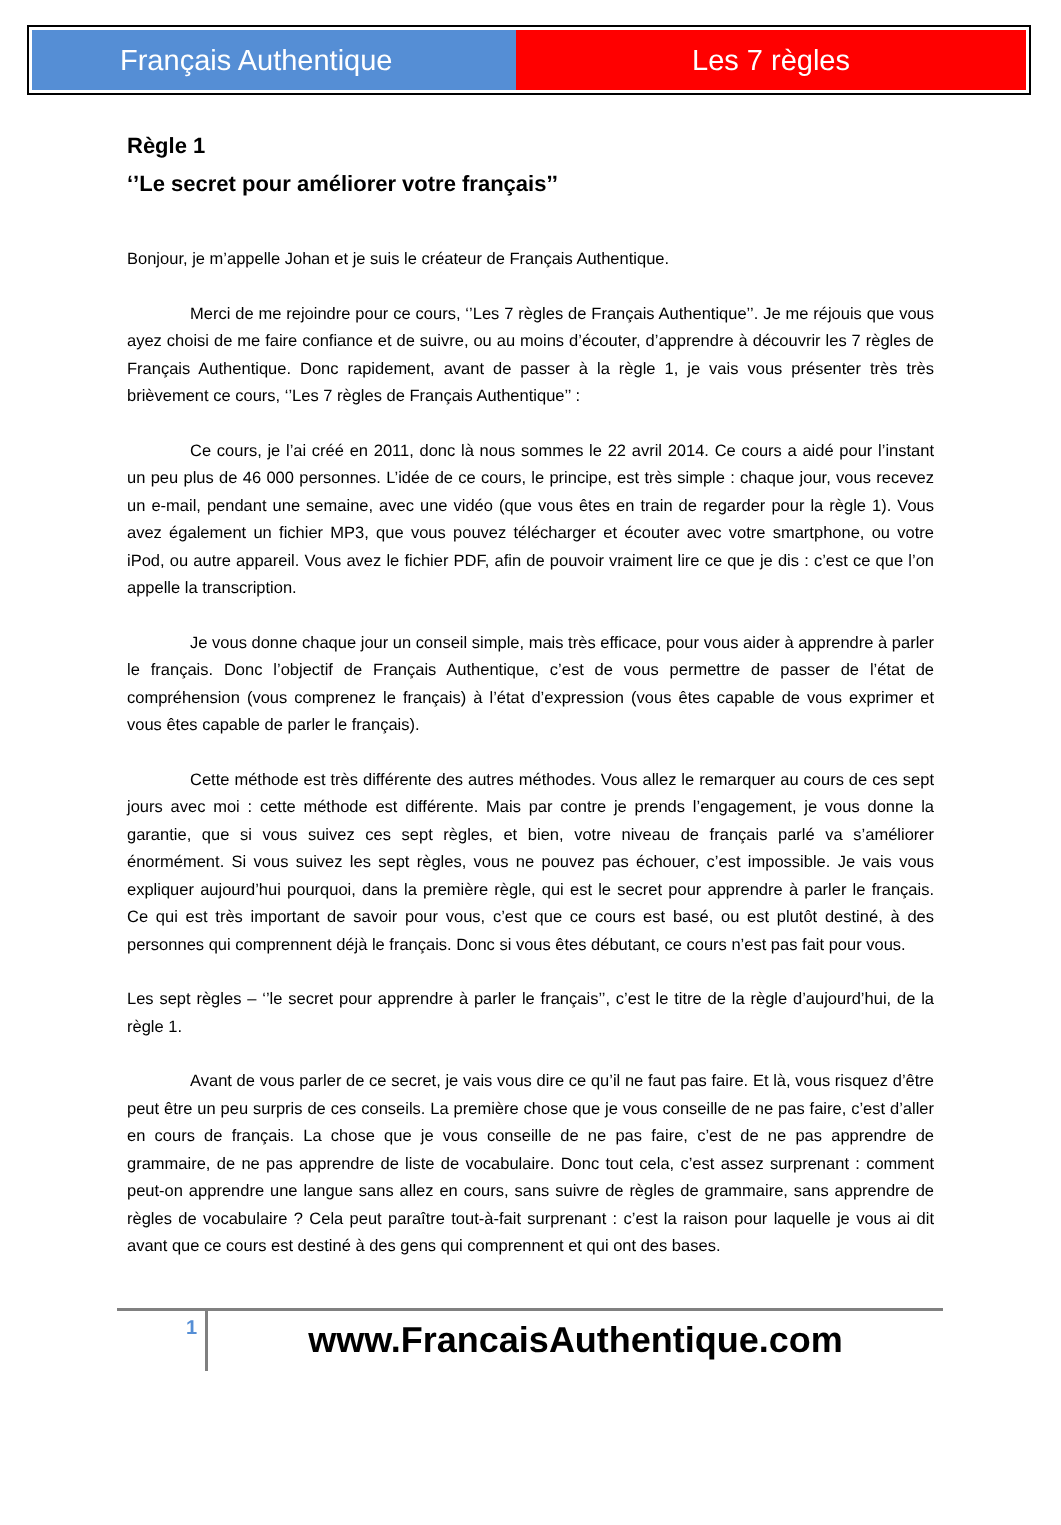Français Authentique Les 7 règles
Règle 1
‘’Le secret pour améliorer votre français’’
Bonjour, je m’appelle Johan et je suis le créateur de Français Authentique.
Merci de me rejoindre pour ce cours, ‘’Les 7 règles de Français Authentique’’. Je me réjouis que vous ayez choisi de me faire confiance et de suivre, ou au moins d’écouter, d’apprendre à découvrir les 7 règles de Français Authentique. Donc rapidement, avant de passer à la règle 1, je vais vous présenter très très brièvement ce cours, ‘’Les 7 règles de Français Authentique’’ :
Ce cours, je l’ai créé en 2011, donc là nous sommes le 22 avril 2014. Ce cours a aidé pour l’instant un peu plus de 46 000 personnes. L’idée de ce cours, le principe, est très simple : chaque jour, vous recevez un e-mail, pendant une semaine, avec une vidéo (que vous êtes en train de regarder pour la règle 1). Vous avez également un fichier MP3, que vous pouvez télécharger et écouter avec votre smartphone, ou votre iPod, ou autre appareil. Vous avez le fichier PDF, afin de pouvoir vraiment lire ce que je dis : c’est ce que l’on appelle la transcription.
Je vous donne chaque jour un conseil simple, mais très efficace, pour vous aider à apprendre à parler le français. Donc l’objectif de Français Authentique, c’est de vous permettre de passer de l’état de compréhension (vous comprenez le français) à l’état d’expression (vous êtes capable de vous exprimer et vous êtes capable de parler le français).
Cette méthode est très différente des autres méthodes. Vous allez le remarquer au cours de ces sept jours avec moi : cette méthode est différente. Mais par contre je prends l’engagement, je vous donne la garantie, que si vous suivez ces sept règles, et bien, votre niveau de français parlé va s’améliorer énormément. Si vous suivez les sept règles, vous ne pouvez pas échouer, c’est impossible. Je vais vous expliquer aujourd’hui pourquoi, dans la première règle, qui est le secret pour apprendre à parler le français. Ce qui est très important de savoir pour vous, c’est que ce cours est basé, ou est plutôt destiné, à des personnes qui comprennent déjà le français. Donc si vous êtes débutant, ce cours n’est pas fait pour vous.
Les sept règles – ‘’le secret pour apprendre à parler le français’’, c’est le titre de la règle d’aujourd’hui, de la règle 1.
Avant de vous parler de ce secret, je vais vous dire ce qu’il ne faut pas faire. Et là, vous risquez d’être peut être un peu surpris de ces conseils. La première chose que je vous conseille de ne pas faire, c’est d’aller en cours de français. La chose que je vous conseille de ne pas faire, c’est de ne pas apprendre de grammaire, de ne pas apprendre de liste de vocabulaire. Donc tout cela, c’est assez surprenant : comment peut-on apprendre une langue sans allez en cours, sans suivre de règles de grammaire, sans apprendre de règles de vocabulaire ? Cela peut paraître tout-à-fait surprenant : c’est la raison pour laquelle je vous ai dit avant que ce cours est destiné à des gens qui comprennent et qui ont des bases.
1
www.FrancaisAuthentique.com